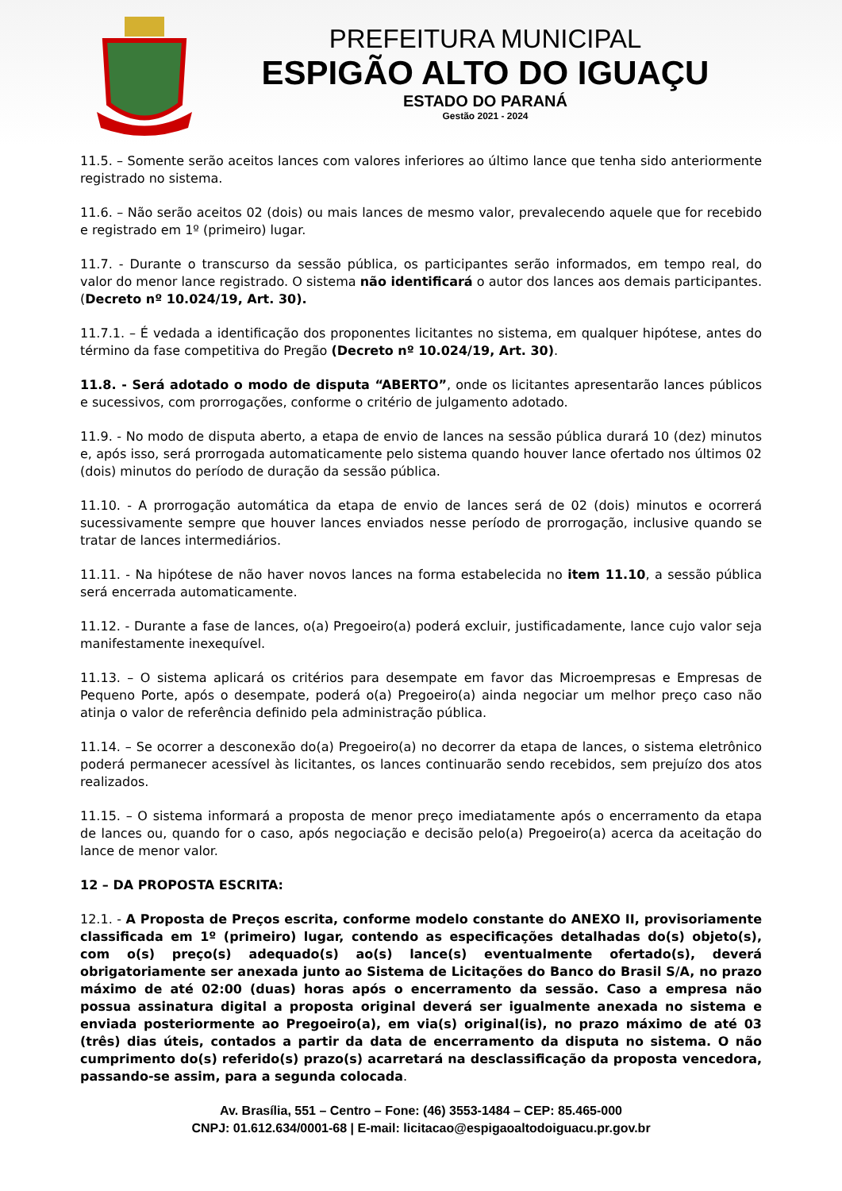PREFEITURA MUNICIPAL
ESPIGÃO ALTO DO IGUAÇU
ESTADO DO PARANÁ
Gestão 2021 - 2024
11.5. – Somente serão aceitos lances com valores inferiores ao último lance que tenha sido anteriormente registrado no sistema.
11.6. – Não serão aceitos 02 (dois) ou mais lances de mesmo valor, prevalecendo aquele que for recebido e registrado em 1º (primeiro) lugar.
11.7. - Durante o transcurso da sessão pública, os participantes serão informados, em tempo real, do valor do menor lance registrado. O sistema não identificará o autor dos lances aos demais participantes. (Decreto nº 10.024/19, Art. 30).
11.7.1. – É vedada a identificação dos proponentes licitantes no sistema, em qualquer hipótese, antes do término da fase competitiva do Pregão (Decreto nº 10.024/19, Art. 30).
11.8. - Será adotado o modo de disputa “ABERTO”, onde os licitantes apresentarão lances públicos e sucessivos, com prorrogações, conforme o critério de julgamento adotado.
11.9. - No modo de disputa aberto, a etapa de envio de lances na sessão pública durará 10 (dez) minutos e, após isso, será prorrogada automaticamente pelo sistema quando houver lance ofertado nos últimos 02 (dois) minutos do período de duração da sessão pública.
11.10. - A prorrogação automática da etapa de envio de lances será de 02 (dois) minutos e ocorrerá sucessivamente sempre que houver lances enviados nesse período de prorrogação, inclusive quando se tratar de lances intermediários.
11.11. - Na hipótese de não haver novos lances na forma estabelecida no item 11.10, a sessão pública será encerrada automaticamente.
11.12. - Durante a fase de lances, o(a) Pregoeiro(a) poderá excluir, justificadamente, lance cujo valor seja manifestamente inexequível.
11.13. – O sistema aplicará os critérios para desempate em favor das Microempresas e Empresas de Pequeno Porte, após o desempate, poderá o(a) Pregoeiro(a) ainda negociar um melhor preço caso não atinja o valor de referência definido pela administração pública.
11.14. – Se ocorrer a desconexão do(a) Pregoeiro(a) no decorrer da etapa de lances, o sistema eletrônico poderá permanecer acessível às licitantes, os lances continuarão sendo recebidos, sem prejuízo dos atos realizados.
11.15. – O sistema informará a proposta de menor preço imediatamente após o encerramento da etapa de lances ou, quando for o caso, após negociação e decisão pelo(a) Pregoeiro(a) acerca da aceitação do lance de menor valor.
12 – DA PROPOSTA ESCRITA:
12.1. - A Proposta de Preços escrita, conforme modelo constante do ANEXO II, provisoriamente classificada em 1º (primeiro) lugar, contendo as especificações detalhadas do(s) objeto(s), com o(s) preço(s) adequado(s) ao(s) lance(s) eventualmente ofertado(s), deverá obrigatoriamente ser anexada junto ao Sistema de Licitações do Banco do Brasil S/A, no prazo máximo de até 02:00 (duas) horas após o encerramento da sessão. Caso a empresa não possua assinatura digital a proposta original deverá ser igualmente anexada no sistema e enviada posteriormente ao Pregoeiro(a), em via(s) original(is), no prazo máximo de até 03 (três) dias úteis, contados a partir da data de encerramento da disputa no sistema. O não cumprimento do(s) referido(s) prazo(s) acarretará na desclassificação da proposta vencedora, passando-se assim, para a segunda colocada.
Av. Brasília, 551 – Centro – Fone: (46) 3553-1484 – CEP: 85.465-000
CNPJ: 01.612.634/0001-68 | E-mail: licitacao@espigaoaltodoiguacu.pr.gov.br